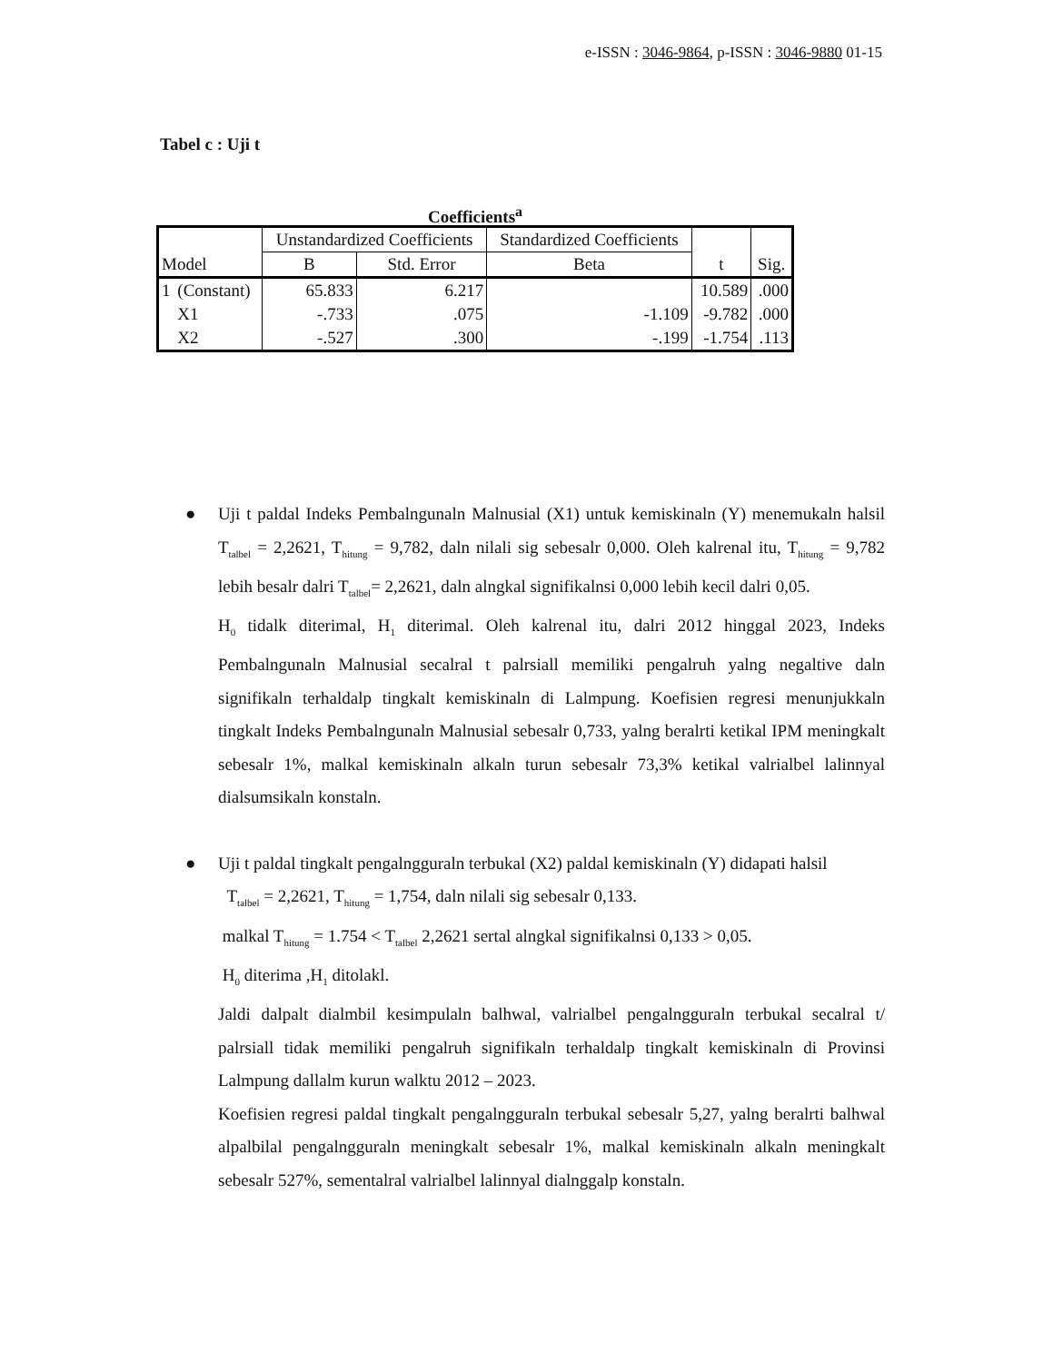e-ISSN : 3046-9864, p-ISSN : 3046-9880 01-15
Tabel c : Uji t
Coefficients<sup>a</sup>
| Model | | Unstandardized Coefficients | | Standardized Coefficients | t | Sig. |
| --- | --- | --- | --- | --- | --- | --- |
| | | B | Std. Error | Beta | | |
| 1 | (Constant) | 65.833 | 6.217 | | 10.589 | .000 |
| | X1 | -.733 | .075 | -1.109 | -9.782 | .000 |
| | X2 | -.527 | .300 | -.199 | -1.754 | .113 |
● Uji t paldal Indeks Pembalngunaln Malnusial (X1) untuk kemiskinaln (Y) menemukaln halsil T<sub>talbel</sub> = 2,2621, T<sub>hitung</sub> = 9,782, daln nilali sig sebesalr 0,000. Oleh kalrenal itu, T<sub>hitung</sub> = 9,782 lebih besalr dalri T<sub>talbel</sub>= 2,2621, daln alngkal signifikalnsi 0,000 lebih kecil dalri 0,05.
H<sub>0</sub> tidalk diterimal, H<sub>1</sub> diterimal. Oleh kalrenal itu, dalri 2012 hinggal 2023, Indeks Pembalngunaln Malnusial secalral t palrsiall memiliki pengalruh yalng negaltive daln signifikaln terhaldalp tingkalt kemiskinaln di Lalmpung. Koefisien regresi menunjukkaln tingkalt Indeks Pembalngunaln Malnusial sebesalr 0,733, yalng beralrti ketikal IPM meningkalt sebesalr 1%, malkal kemiskinaln alkaln turun sebesalr 73,3% ketikal valrialbel lalinnyal dialsumsikaln konstaln.
● Uji t paldal tingkalt pengalngguraln terbukal (X2) paldal kemiskinaln (Y) didapati halsil
T<sub>talbel</sub> = 2,2621, T<sub>hitung</sub> = 1,754, daln nilali sig sebesalr 0,133.
malkal T<sub>hitung</sub> = 1.754 < T<sub>talbel</sub> 2,2621 sertal alngkal signifikalnsi 0,133 > 0,05.
H<sub>0</sub> diterima ,H<sub>1</sub> ditolakl.
Jaldi dalpalt dialmbil kesimpulaln balhwal, valrialbel pengalngguraln terbukal secalral t/ palrsiall tidak memiliki pengalruh signifikaln terhaldalp tingkalt kemiskinaln di Provinsi Lalmpung dallalm kurun walktu 2012 – 2023.
Koefisien regresi paldal tingkalt pengalngguraln terbukal sebesalr 5,27, yalng beralrti balhwal alpalbilal pengalngguraln meningkalt sebesalr 1%, malkal kemiskinaln alkaln meningkalt sebesalr 527%, sementalral valrialbel lalinnyal dialnggalp konstaln.